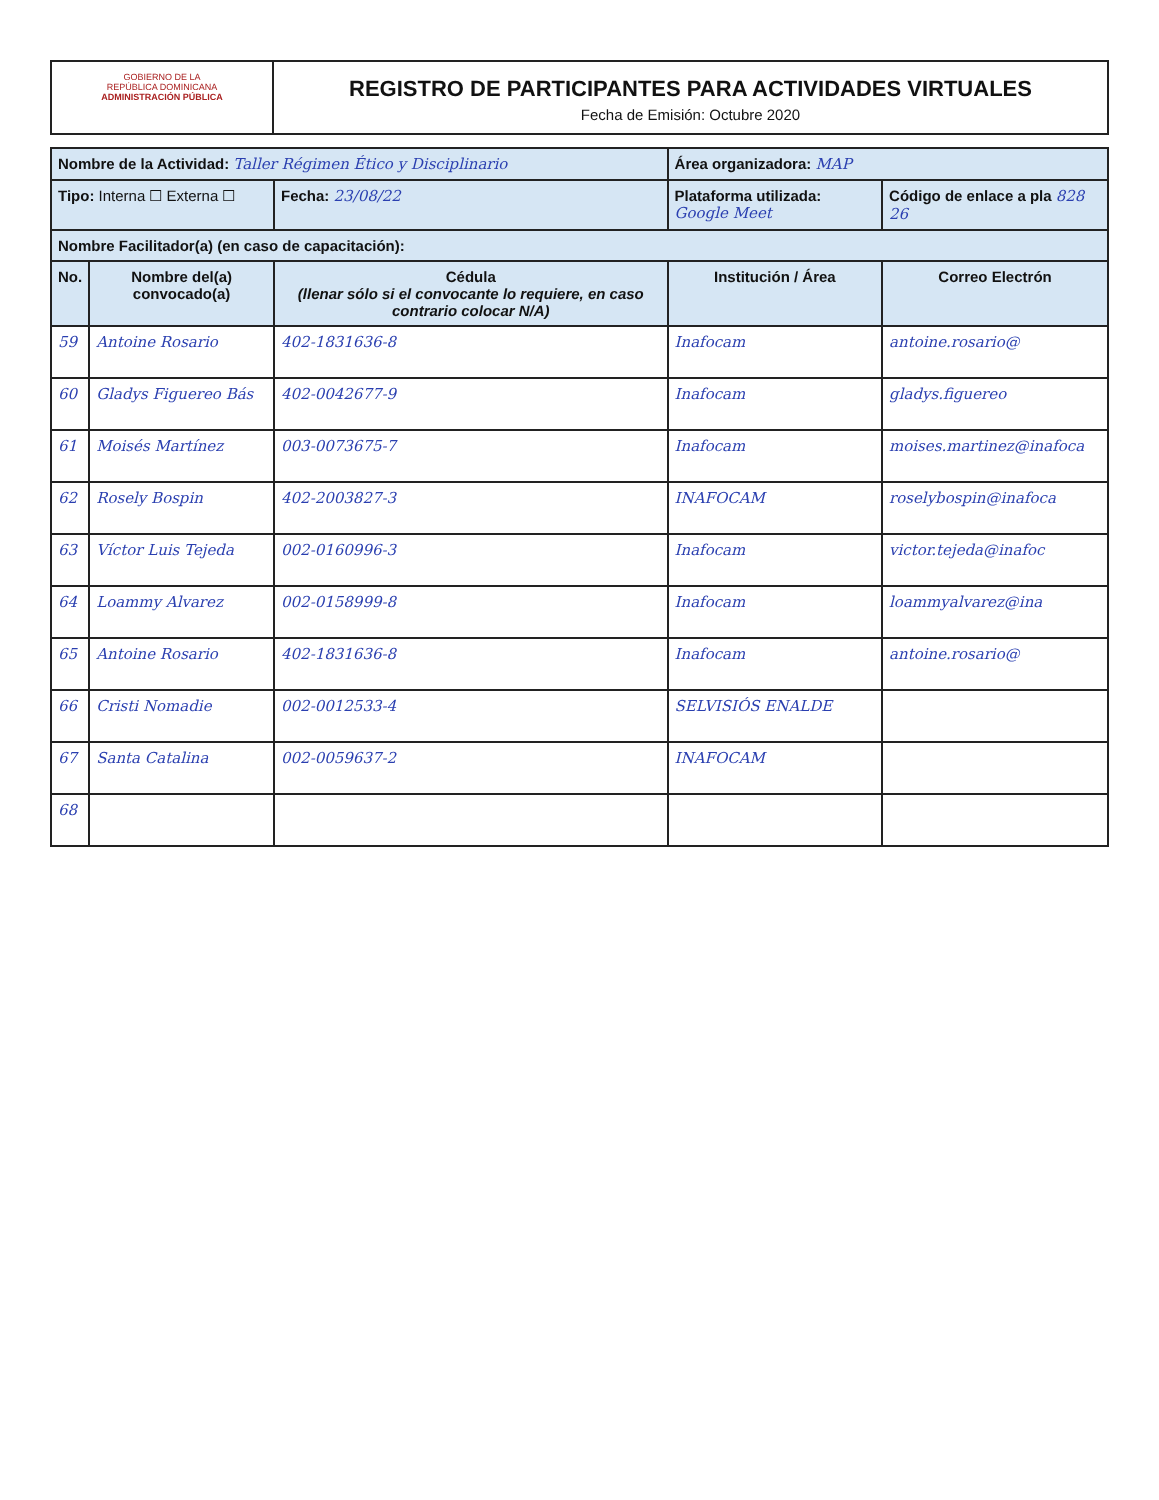GOBIERNO DE LA
REPÚBLICA DOMINICANA
ADMINISTRACIÓN PÚBLICA
REGISTRO DE PARTICIPANTES PARA ACTIVIDADES VIRTUALES
Fecha de Emisión: Octubre 2020
| Nombre de la Actividad: Taller Régimen Ético y Disciplinario | | | Área organizadora: MAP | |
| Tipo: Interna ☐ Externa ☐ | | Fecha: 23/08/22 | Plataforma utilizada: Google Meet | Código de enlace a pla 828 26 |
| Nombre Facilitador(a) (en caso de capacitación): | | | | |
| No. | Nombre del(a) convocado(a) | Cédula (llenar sólo si el convocante lo requiere, en caso contrario colocar N/A) | Institución / Área | Correo Electrón |
| 59 | Antoine Rosario | 402-1831636-8 | Inafocam | antoine.rosario@ |
| 60 | Gladys Figuereo Bás | 402-0042677-9 | Inafocam | gladys.figuereo |
| 61 | Moisés Martínez | 003-0073675-7 | Inafocam | moises.martinez@inafoca |
| 62 | Rosely Bospin | 402-2003827-3 | INAFOCAM | roselybospin@inafoca |
| 63 | Víctor Luis Tejeda | 002-0160996-3 | Inafocam | victor.tejeda@inafoc |
| 64 | Loammy Alvarez | 002-0158999-8 | Inafocam | loammyalvarez@ina |
| 65 | Antoine Rosario | 402-1831636-8 | Inafocam | antoine.rosario@ |
| 66 | Cristi Nomadie | 002-0012533-4 | SELVISIÓS ENALDE | |
| 67 | Santa Catalina | 002-0059637-2 | INAFOCAM | |
| 68 | | | | |